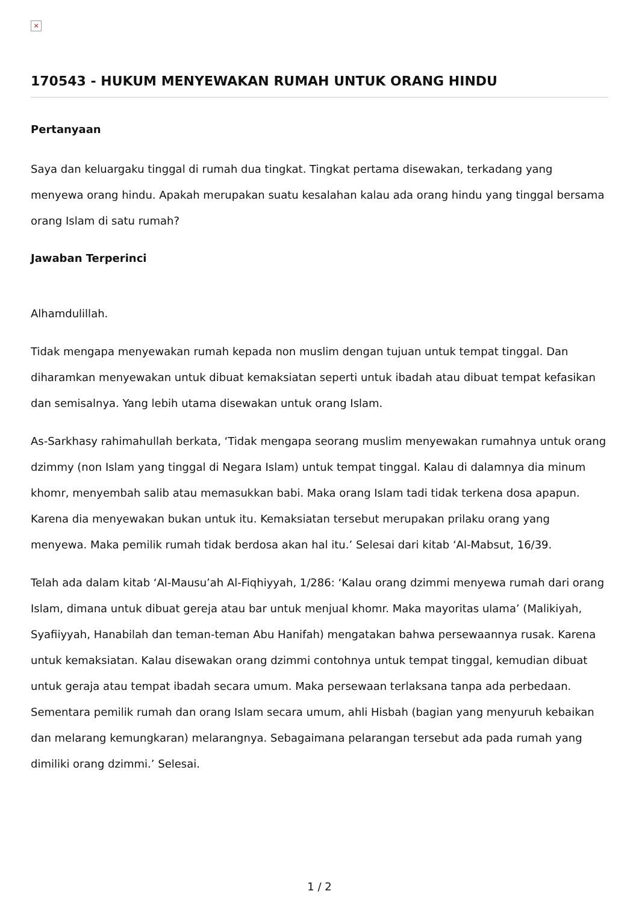×
170543 - HUKUM MENYEWAKAN RUMAH UNTUK ORANG HINDU
Pertanyaan
Saya dan keluargaku tinggal di rumah dua tingkat. Tingkat pertama disewakan, terkadang yang menyewa orang hindu. Apakah merupakan suatu kesalahan kalau ada orang hindu yang tinggal bersama orang Islam di satu rumah?
Jawaban Terperinci
Alhamdulillah.
Tidak mengapa menyewakan rumah kepada non muslim dengan tujuan untuk tempat tinggal. Dan diharamkan menyewakan untuk dibuat kemaksiatan seperti untuk ibadah atau dibuat tempat kefasikan dan semisalnya. Yang lebih utama disewakan untuk orang Islam.
As-Sarkhasy rahimahullah berkata, ‘Tidak mengapa seorang muslim menyewakan rumahnya untuk orang dzimmy (non Islam yang tinggal di Negara Islam) untuk tempat tinggal. Kalau di dalamnya dia minum khomr, menyembah salib atau memasukkan babi. Maka orang Islam tadi tidak terkena dosa apapun. Karena dia menyewakan bukan untuk itu. Kemaksiatan tersebut merupakan prilaku orang yang menyewa. Maka pemilik rumah tidak berdosa akan hal itu.’ Selesai dari kitab ‘Al-Mabsut, 16/39.
Telah ada dalam kitab ‘Al-Mausu’ah Al-Fiqhiyyah, 1/286: ‘Kalau orang dzimmi menyewa rumah dari orang Islam, dimana untuk dibuat gereja atau bar untuk menjual khomr. Maka mayoritas ulama’ (Malikiyah, Syafiiyyah, Hanabilah dan teman-teman Abu Hanifah) mengatakan bahwa persewaannya rusak. Karena untuk kemaksiatan. Kalau disewakan orang dzimmi contohnya untuk tempat tinggal, kemudian dibuat untuk geraja atau tempat ibadah secara umum. Maka persewaan terlaksana tanpa ada perbedaan. Sementara pemilik rumah dan orang Islam secara umum, ahli Hisbah (bagian yang menyuruh kebaikan dan melarang kemungkaran) melarangnya. Sebagaimana pelarangan tersebut ada pada rumah yang dimiliki orang dzimmi.’ Selesai.
1 / 2